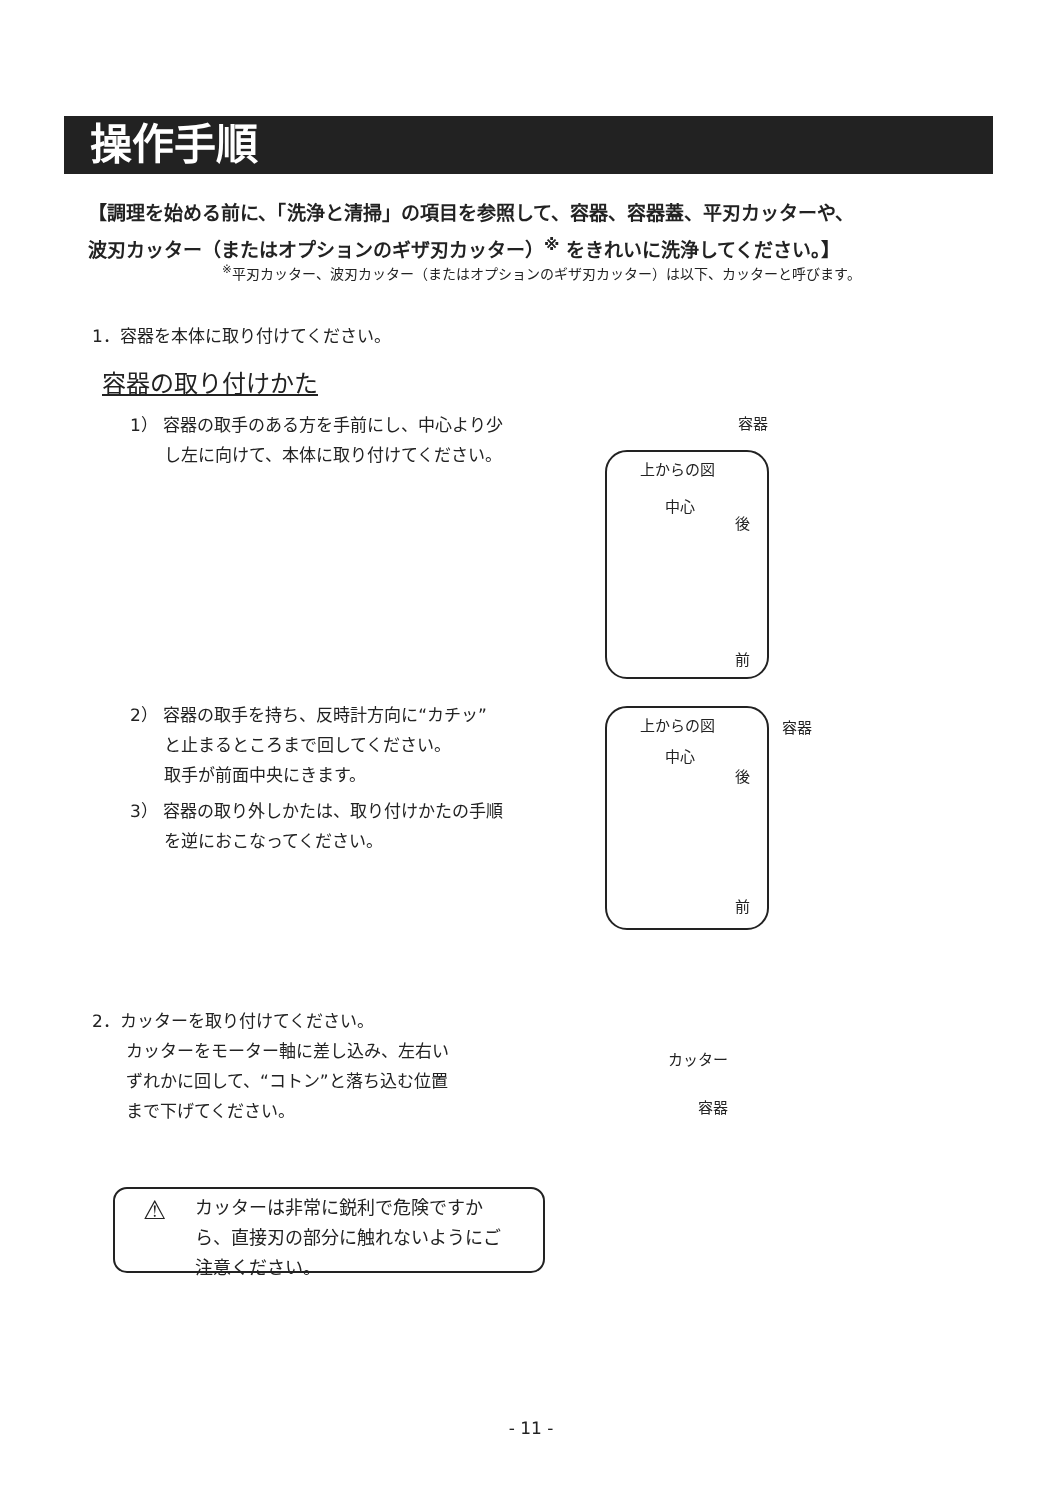操作手順
【調理を始める前に、「洗浄と清掃」の項目を参照して、容器、容器蓋、平刃カッターや、
波刃カッター（またはオプションのギザ刃カッター）<sup>※</sup> をきれいに洗浄してください。】
<sup>※</sup>平刃カッター、波刃カッター（またはオプションのギザ刃カッター）は以下、カッターと呼びます。
1．容器を本体に取り付けてください。
容器の取り付けかた
1） 容器の取手のある方を手前にし、中心より少
　　し左に向けて、本体に取り付けてください。
上からの図
中心
後
前
容器
2） 容器の取手を持ち、反時計方向に“カチッ”
　　と止まるところまで回してください。
　　取手が前面中央にきます。
3） 容器の取り外しかたは、取り付けかたの手順
　　を逆におこなってください。
上からの図
中心
後
前
容器
2．カッターを取り付けてください。
　　カッターをモーター軸に差し込み、左右い
　　ずれかに回して、“コトン”と落ち込む位置
　　まで下げてください。
カッター
容器
⚠ カッターは非常に鋭利で危険ですか
ら、直接刃の部分に触れないようにご
注意ください。
- 11 -